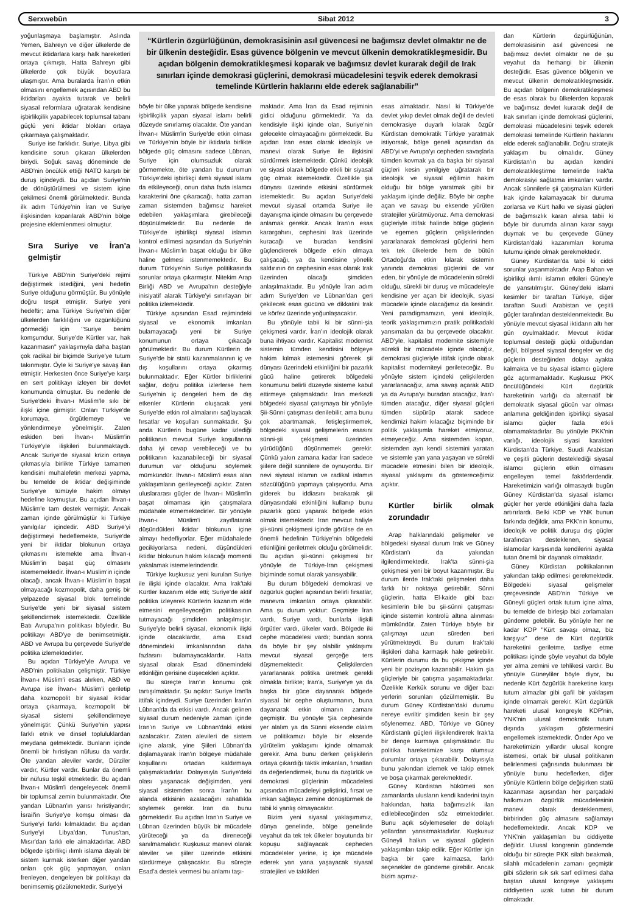Serxwebûn Sibat 2012 3
yoğunlaşmaya başlamıştır. Aslında Yemen, Bahreyn ve diğer ülkelerde de mevcut iktidarlara karşı halk hareketleri ortaya çıkmıştı. Hatta Bahreyn gibi ülkelerde çok büyük boyutlara ulaşmıştır. Ama buralarda İran'ın etkin olmasını engellemek açısından ABD bu iktidarları ayakta tutarak ve belirli siyasal reformlara uğratarak kendisine işbirlikçilik yapabilecek toplumsal tabanı güçlü yeni iktidar blokları ortaya çıkarmaya çalışmaktadır.
Suriye ise farklıdır. Suriye, Libya gibi kendisine sorun çıkaran ülkelerden biriydi. Soğuk savaş döneminde de ABD'nin öncülük ettiği NATO karşıtı bir duruş içindeydi. Bu açıdan Suriye'nin de dönüştürülmesi ve sistem içine çekilmesi önemli görülmektedir. Bunda ilk adım Türkiye'nin İran ve Suriye ilişkisinden koparılarak ABD'nin bölge projesine eklemlenmesi olmuştur.
Sıra Suriye ve İran'a gelmiştir
Türkiye ABD'nin Suriye'deki rejimi değiştirmek istediğini, yeni hedefin Suriye olduğunu görmüştür. Bu yönüyle doğru tespit etmiştir. Suriye yeni hedeftir; ama Türkiye Suriye'nin diğer ülkelerden farklılığını ve özgünlüğünü görmediği için "Suriye benim komşumdur, Suriye'de Kürtler var, hak kazanmasın" yaklaşımıyla daha baştan çok radikal bir biçimde Suriye'ye tutum takınmıştır. Öyle ki Suriye'ye savaş ilan etmiştir. Herkesten önce Suriye'ye karşı en sert politikayı izleyen bir devlet konumunda olmuştur. Bu nedenle de Suriye'deki İhvan-ı Müslim'le sıkı bir ilişki içine girmiştir. Onları Türkiye'de korumaya, örgütlemeye ve yönlendirmeye yönelmiştir. Zaten eskiden beri İhvan-ı Müslim'in Türkiye'yle ilişkileri bulunmaktaydı. Ancak Suriye'de siyasal krizin ortaya çıkmasıyla birlikte Türkiye tamamen kendisini muhalefetin merkezi yapma, bu temelde de iktidar değişiminde Suriye'ye tümüyle hakim olmayı hedefine koymuştur. Bu açıdan İhvan-ı Müslim'e tam destek vermiştir. Ancak zaman içinde görülmüştür ki Türkiye yanılgılar içindedir. ABD Suriye'yi değiştirmeyi hedeflemekte, Suriye'de yeni bir iktidar blokunun ortaya çıkmasını istemekte ama İhvan-ı Müslim'in başat güç olmasını istememektedir. İhvan-ı Müslim'in içinde olacağı, ancak İhvan-ı Müslim'in başat olmayacağı kozmopolit, daha geniş bir yelpazede siyasal blok temelinde Suriye'de yeni bir siyasal sistem şekillendirmek istemektedir. Özellikle Batı Avrupa'nın politikası böyledir. Bu politikayı ABD'ye de benimsetmiştir. ABD ve Avrupa bu çerçevede Suriye'de politika izlemektedirler.
Bu açıdan Türkiye'yle Avrupa ve ABD'nin politikaları çelişmiştir. Türkiye İhvan-ı Müslim'i esas alırken, ABD ve Avrupa ise İhvan-ı Müslim'i geriletip daha kozmopolit bir siyasal iktidar ortaya çıkarmaya, kozmopolit bir siyasal sistemi şekillendirmeye yönelmiştir. Çünkü Suriye'nin yapısı farklı etnik ve dinsel topluluklardan meydana gelmektedir. Bunların içinde önemli bir hıristiyan nüfusu da vardır. Öte yandan aleviler vardır, Dürziler vardır, Kürtler vardır. Bunlar da önemli bir nüfusu teşkil etmektedir. Bu açıdan İhvan-ı Müslim'i dengeleyecek önemli bir toplumsal zemin bulunmaktadır. Öte yandan Lübnan'ın yarısı hıristiyandır; İsrail'in Suriye'ye komşu olması da Suriye'yi farklı kılmaktadır. Bu açıdan Suriye'yi Libya'dan, Tunus'tan, Mısır'dan farklı ele almaktadırlar. ABD bölgede işbirlikçi ılımlı islama dayalı bir sistem kurmak isterken diğer yandan onları çok güç yapmayan, onları frenleyen, dengeleyen bir politikayı da benimsemiş gözükmektedir. Suriye'yi
“Kürtlerin özgürlüğünün, demokrasisinin asıl güvencesi ne bağımsız devlet olmaktır ne de bir ülkenin desteğidir. Esas güvence bölgenin ve mevcut ülkenin demokratikleşmesidir. Bu açıdan bölgenin demokratikleşmesi koparak ve bağımsız devlet kurarak değil de Irak sınırları içinde demokrasi güçlerini, demokrasi mücadelesini teşvik ederek demokrasi temelinde Kürtlerin haklarını elde ederek sağlanabilir”
böyle bir ülke yaparak bölgede kendisine işbirlikçilik yapan siyasal islamı belirli düzeyde sınırlamış olacaktır. Öte yandan İhvan-ı Müslim'in Suriye'de etkin olması ve Türkiye'nin böyle bir iktidarla birlikte bölgede güç olmasını sadece Lübnan, Suriye için olumsuzluk olarak görmemekte, öte yandan bu durumun Türkiye'deki işbirlikçi ılımlı siyasal islamı da etkileyeceği, onun daha fazla islamcı karakterini öne çıkaracağı, hatta zaman zaman sistemden bağımsız hareket edebilen yaklaşımlara girebileceği düşünülmektedir. Bu nedenle de Türkiye'de işbirlikçi siyasal islamın kontrol edilmesi açısından da Suriye'nin İhvan-ı Müslim'in başat olduğu bir ülke haline gelmesi istenmemektedir. Bu durum Türkiye'nin Suriye politikasında sorunlar ortaya çıkarmıştır. Nitekim Arap Birliği ABD ve Avrupa'nın desteğiyle inisiyatif alarak Türkiye'yi sınırlayan bir politika izlemektedir.
Türkiye açısından Esad rejimindeki siyasal ve ekonomik imkanları bulamayacağı yeni bir Suriye konumunun ortaya çıkacağı görülmektedir. Bu durum Kürtlerin de Suriye'de bir statü kazanmalarının iç ve dış koşullarını ortaya çıkarmış bulunmaktadır. Eğer Kürtler birliklerini sağlar, doğru politika izlerlerse hem Suriye'nin iç dengeleri hem de dış etkenler Kürtlerin oluşacak yeni Suriye'de etkin rol almalarını sağlayacak fırsatlar ve koşulları sunmaktadır. Şu anda Kürtlerin bugüne kadar izlediği politikanın mevcut Suriye koşullarına daha iyi cevap verebileceği ve bu politikanın kazanabileceği bir siyasal durumun var olduğunu söylemek mümkündür. İhvan-ı Müslim'i esas alan yaklaşımların gerileyeceği açıktır. Zaten uluslararası güçler de İhvan-ı Müslim'in başat olmaması için çatışmalara müdahale etmemektedirler. Bir yönüyle İhvan-ı Müslim'i zayıflatarak düşündükleri iktidar blokunun içine almayı hedefliyorlar. Eğer müdahalede gecikiyorlarsa nedeni, düşündükleri iktidar blokunun hakim kılacağı momenti yakalamak istemelerindendir.
Türkiye kuşkusuz yeni kurulan Suriye ile ilişki içinde olacaktır. Ama Irak'taki Kürtler kazanım elde etti; Suriye'de aktif politika izleyerek Kürtlerin kazanım elde etmesini engelleyeceğim politikasının tutmayacağı şimdiden anlaşılmıştır. Suriye'yle belirli siyasal, ekonomik ilişki içinde olacaklardır, ama Esad dönemindeki imkanlarından daha fazlasını bulamayacaklardır. Hatta siyasal olarak Esad dönemindeki etkinliğin gerisine düşecekleri açıktır.
Bu süreçte İran'ın konumu çok tartışılmaktadır. Şu açıktır: Suriye İran'la ittifak içindeydi. Suriye üzerinden İran'ın Lübnan'da da etkisi vardı. Ancak gelinen siyasal durum nedeniyle zaman içinde İran'ın Suriye ve Lübnan'daki etkisi azalacaktır. Zaten alevileri de sistem içine alarak, yine Şiileri Lübnan'da dışlamayarak İran'ın bölgeye müdahale koşullarını ortadan kaldırmaya çalışmaktadırlar. Dolayısıyla Suriye'deki olası yaşanacak değişimden, yeni siyasal sistemden sonra İran'ın bu alanda etkisinin azalacağını rahatlıkla söylemek gerekir. İran da bunu görmektedir. Bu açıdan İran'ın Suriye ve Lübnan üzerinden büyük bir mücadele yürüteceği ya da direneceği sanılmamalıdır. Kuşkusuz manevi olarak aleviler ve şiiler üzerinde etkisini sürdürmeye çalışacaktır. Bu süreçte Esad'a destek vermesi bu anlamı taşı-
maktadır. Ama İran da Esad rejiminin gidici olduğunu görmektedir. Ya da kendisiyle ilişki içinde olan, Suriye'nin gelecekte olmayacağını görmektedir. Bu açıdan İran esas olarak ideolojik ve manevi olarak Suriye ile ilişkisini sürdürmek istemektedir. Çünkü ideolojik ve siyasi olarak bölgede etkili bir siyasal güç olmak istemektedir. Özellikle şia dünyası üzerinde etkisini sürdürmek istemektedir. Bu açıdan Suriye'deki mevcut siyasal ortamda Suriye ile dayanışma içinde olmasını bu çerçevede anlamak gerekir. Ancak İran'ın esas karargahını, cephesini Irak üzerinde kuracağı ve buradan kendisini güçlendirerek bölgede etkin olmaya çalışacağı, ya da kendisine yönelik saldırının ön cephesinin esas olarak Irak üzerinden olacağı şimdiden anlaşılmaktadır. Bu yönüyle İran adım adım Suriye'den ve Lübnan'dan geri çekilecek esas gücünü ve dikkatini Irak ve körfez üzerinde yoğunlaşacaktır.
Bu yönüyle tabii ki bir sünni-şia çekişmesi vardır. İran'ın ideolojik olarak buna ihtiyacı vardır. Kapitalist modernist sistemin tümden kendisini bölgeye hakim kılmak istemesini görerek şii dünyası üzerindeki etkinliğini bir pazarlık gücü haline getirerek bölgedeki konumunu belirli düzeyde sisteme kabul ettirmeye çalışmaktadır. İran merkezli bölgedeki siyasal çatışmaya bir yönüyle Şii-Sünni çatışması denilebilir, ama bunu çok abartmamak, fetişleştirmemek, bölgedeki siyasal gelişmelerin esasını sünni-şii çekişmesi üzerinden yürüdüğünü düşünmemek gerekir. Çünkü yakın zamana kadar İran sadece şiilere değil sünnilere de oynuyordu. Bir nevi siyasal islamın ve radikal islamın sözcülüğünü yapmaya çalışıyordu. Ama giderek bu iddiasını bırakarak şii dünyasındaki etkinliğini kullanıp bunu pazarlık gücü yaparak bölgede etkin olmak istemektedir. İran mevcut haliyle şii-sünni çekişmesi içinde görülse de en önemli hedefinin Türkiye'nin bölgedeki etkinliğini geriletmek olduğu görülmelidir. Bu açıdan şii-sünni çekişmesi bir yönüyle de Türkiye-İran çekişmesi biçiminde somut olarak yansıyabilir.
Bu durum bölgedeki demokrasi ve özgürlük güçleri açısından belirli fırsatlar, manevra imkanları ortaya çıkarabilir. Ama şu durum yoktur: Geçmişte İran vardı, Suriye vardı, bunlarla ilişkili örgütler vardı, ülkeler vardı. Bölgede iki cephe mücadelesi vardı; bundan sonra da böyle bir şey olabilir yaklaşımı mevcut siyasal gerçeğe ters düşmemektedir. Çelişkilerden yararlanarak politika üretmek gerekli olmakla birlikte; İran'a, Suriye'ye ya da başka bir güce dayanarak bölgede siyasal bir cephe oluşturmanın, buna dayanarak etkin olmanın zamanı geçmiştir. Bu yönüyle Şia cephesinde yer alalım ya da Sünni eksende olalım ve politikamızı böyle bir eksende yürütelim yaklaşımı içinde olmamak gerekir. Ama bunu derken çelişkilerin ortaya çıkardığı taktik imkanları, fırsatları da değerlendirmek, bunu da özgürlük ve demokrasi güçlerinin mücadelesi açısından mücadeleyi geliştirici, fırsat ve imkan sağlayıcı zemine dönüştürmek de tabii ki yanlış olmayacaktır.
Bizim yeni siyasal yaklaşımımız, dünya genelinde, bölge genelinde veyahut da tek tek ülkeler boyutunda bir kopuşu sağlayacak cepheden mücadeleler yerine, iç içe mücadele ederek yan yana yaşayacak siyasal stratejileri ve taktikleri
esas almaktadır. Nasıl ki Türkiye'de devlet yıkıp devlet olmak değil de devleti demokrasiye duyarlı kılarak özgür Kürdistan demokratik Türkiye yaratmak istiyorsak, bölge geneli açısından da ABD'yi ve Avrupa'yı cepheden savaşlarla tümden kovmak ya da başka bir siyasal güçleri kesin yenilgiye uğratarak bir ideolojik ve siyasal eğilimin hakim olduğu bir bölge yaratmak gibi bir yaklaşım içinde değiliz. Böyle bir cephe açan ve savaşı bu eksende yürüten stratejiler yürütmüyoruz. Ama demokrasi güçleriyle ittifak halinde bölge güçlerin ve egemen güçlerin çelişkilerinden yararlanarak demokrasi güçlerini hem tek tek ülkelerde hem de bütün Ortadoğu'da etkin kılarak sistemin yanında demokrasi güçlerini de var eden, bir yönüyle de mücadelenin sürekli olduğu, sürekli bir duruş ve mücadeleyle kendisine yer açan bir ideolojik, siyasi mücadele içinde olacağımız da kesindir. Yeni paradigmamızın, yeni ideolojik, teorik yaklaşımımızın pratik politikadaki yansımaları da bu çerçevede olacaktır. ABD'yle, kapitalist modernite sistemiyle sürekli bir mücadele içinde olacağız, demokrasi güçleriyle ittifak içinde olarak kapitalist moderniteyi gerileteceğiz. Bu yönüyle sistem içindeki çelişkilerden yararlanacağız, ama savaş açarak ABD ya da Avrupa'yı buradan atacağız, İran'ı tümden atacağız, diğer siyasal güçleri tümden süpürüp atarak sadece kendimizi hakim kılacağız biçiminde bir politik yaklaşımla hareket etmiyoruz, etmeyeceğiz. Ama sistemden kopan, sistemden ayrı kendi sistemini yaratan ve sistemle yan yana yaşayan ve sürekli mücadele etmesini bilen bir ideolojik, siyasal yaklaşımı da göstereceğimiz açıktır.
Kürtler birlik olmak zorundadır
Arap halklarındaki gelişmeler ve bölgedeki siyasal durum Irak ve Güney Kürdistan'ı da yakından ilgilendirmektedir. Irak'ta sünni-şia çekişmesi yeni bir boyut kazanmıştır. Bu durum ilerde Irak'taki gelişmeleri daha farklı bir noktaya getirebilir. Sünni güçlerin, hatta El-kaide gibi bazı kesimlerin bile bu şii-sünni çatışması içinde sistemin kontrolü altına alınması mümkündür. Zaten Türkiye böyle bir çalışmayı uzun süreden beri yürütmekteydi. Bu durum Irak'taki ilişkileri daha karmaşık hale getirebilir. Kürtlerin durumu da bu çekişme içinde yeni bir pozisyon kazanabilir. Hakim şia güçleriyle bir çatışma yaşamaktadırlar. Özelikle Kerkük sorunu ve diğer bazı yerlerin sorunları çözülmemiştir. Bu durum Güney Kürdistan'daki durumu nereye evriltir şimdiden kesin bir şey söylenemez. ABD, Türkiye ve Güney Kürdistanlı güçleri ilişkilendirerek Irak'ta bir denge kurmaya çalışmaktadır. Bu politika hareketimize karşı olumsuz durumlar ortaya çıkarabilir. Dolayısıyla bunu yakından izlemek ve takip etmek ve boşa çıkarmak gerekmektedir.
Güney Kürdistan hükümeti son zamanlarda ulusların kendi kaderini tayin hakkından, hatta bağımsızlık ilan edilebileceğinden söz etmektedirler. Bunu açık söylemeseler de dolaylı yollardan yansıtmaktadırlar. Kuşkusuz Güneyli halkın ve siyasal güçlerin yaklaşımları takip edilir. Eğer Kürtler için başka bir çare kalmazsa, farklı seçenekler de gündeme girebilir. Ancak bizim açımız-
dan Kürtlerin özgürlüğünün, demokrasisinin asıl güvencesi ne bağımsız devlet olmaktır ne de şu veyahut da herhangi bir ülkenin desteğidir. Esas güvence bölgenin ve mevcut ülkenin demokratikleşmesidir. Bu açıdan bölgenin demokratikleşmesi de esas olarak bu ülkelerden koparak ve bağımsız devlet kurarak değil de Irak sınırları içinde demokrasi güçlerini, demokrasi mücadelesini teşvik ederek demokrasi temelinde Kürtlerin haklarını elde ederek sağlanabilir. Doğru stratejik yaklaşım bu olmalıdır. Güney Kürdistan'ın bu açıdan kendini demokratikleştirme temelinde Irak'ta demokrasiyi sağlatma imkanları vardır. Ancak sünnilerle şii çatışmaları Kürtleri Irak içinde kalamayacak bir duruma zorlarsa ve Kürt halkı ve siyasi güçleri de bağımsızlık kararı alırsa tabii ki böyle bir durumda alınan karar saygı duymak ve bu çerçevede Güney Kürdistan'daki kazanımları koruma tutumu içinde olmak gerekmektedir.
Güney Kürdistan'da tabii ki ciddi sorunlar yaşanmaktadır. Arap Baharı ve işbirlikçi ılımlı islamın etkileri Güney'e de yansıtılmıştır. Güney'deki islami kesimler bir taraftan Türkiye, diğer taraftan Suudi Arabistan ve çeşitli güçler tarafından desteklenmektedir. Bu yönüyle mevcut siyasal iktidarın altı her gün oyulmaktadır. Mevcut iktidar toplumsal desteği güçlü olduğundan değil, bölgesel siyasal dengeler ve dış güçlerin desteğinden dolayı ayakta kalmakta ve bu siyasal islamcı güçlere göz açtırmamaktadır. Kuşkusuz PKK öncülüğündeki Kürt özgürlük hareketinin varlığı da alternatif bir demokratik siyasal gücün var olması anlamına geldiğinden işbirlikçi siyasal islamcı güçler fazla etkili olamamaktadırlar. Bu yönüyle PKK'nin varlığı, ideolojik siyasi karakteri Kürdistan'da Türkiye, Suudi Arabistan ve çeşitli güçlerin desteklediği siyasal islamcı güçlerin etkin olmasını engelleyen temel faktörlerdendir. Hareketimizin varlığı olmasaydı bugün Güney Kürdistan'da siyasal islamcı güçler her yerde etkinliğini daha fazla artırırlardı. Belki KDP ve YNK bunun farkında değildir, ama PKK'nin konumu, ideolojik ve politik duruşu dış güçler tarafından desteklenen, siyasal islamcılar karşısında kendilerini ayakta tutan önemli bir dayanak olmaktadır.
Güney Kürdistan politikalarının yakından takip edilmesi gerekmektedir. Bölgedeki siyasal gelişmeler çerçevesinde ABD'nin Türkiye ve Güneyli güçleri ortak tutum içine alma, bu temelde de birleşip bizi zorlamaları gündeme gelebilir. Bu yönüyle her ne kadar KDP "Kürt savaşı olmaz, biz karşıyız" dese de Kürt özgürlük hareketini geriletme, tasfiye etme politikası içinde şöyle veyahut da böyle yer alma zemini ve tehlikesi vardır. Bu yönüyle Güneyliler böyle diyor, bu nedenle Kürt özgürlük hareketine karşı tutum almazlar gibi gafil bir yaklaşım içinde olmamak gerekir. Kürt özgürlük hareketi ulusal kongreyle KDP'nin, YNK'nin ulusal demokratik tutum dışında yaklaşım göstermesini engellemek istemektedir. Önder Apo ve hareketimizin yıllardır ulusal kongre istemesi, ortak bir ulusal politikanın belirlenmesi çağrısında bulunması bir yönüyle bunu hedeflerken, diğer yönüyle Kürtlerin bölge değişirken statü kazanması açısından her parçadaki halkımızın özgürlük mücadelesinin manevi olarak desteklenmesi, birbirinden güç almasını sağlamayı hedeflemektedir. Ancak KDP ve YNK'nin yaklaşımları bu ciddiyette değildir. Ulusal kongrenin gündemde olduğu bir süreçte PKK silah bırakmalı, silahlı mücadelenin zamanı geçmiştir gibi sözlerin sık sık sarf edilmesi daha baştan ulusal kongreye yaklaşımı ciddiyetten uzak tutan bir durum olmaktadır.